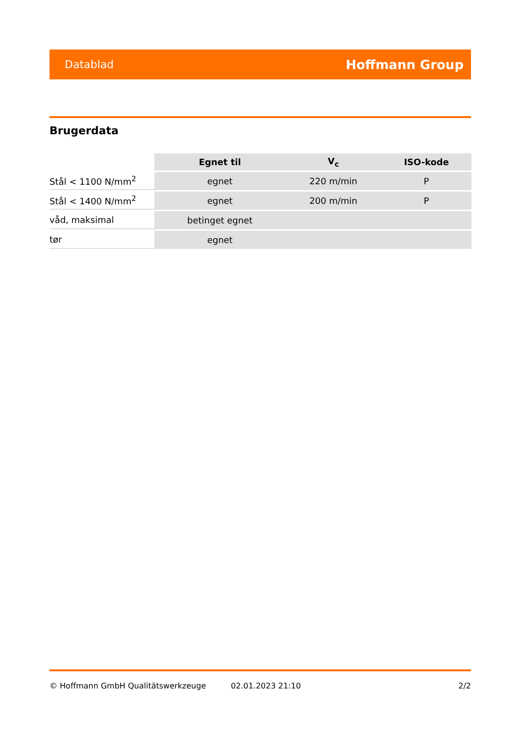Datablad Hoffmann Group
Brugerdata
| | Egnet til | V<sub>c</sub> | ISO-kode |
| --- | --- | --- | --- |
| Stål < 1100 N/mm<sup>2</sup> | egnet | 220 m/min | P |
| Stål < 1400 N/mm<sup>2</sup> | egnet | 200 m/min | P |
| våd, maksimal | betinget egnet | | |
| tør | egnet | | |
© Hoffmann GmbH Qualitätswerkzeuge 02.01.2023 21:10 2/2